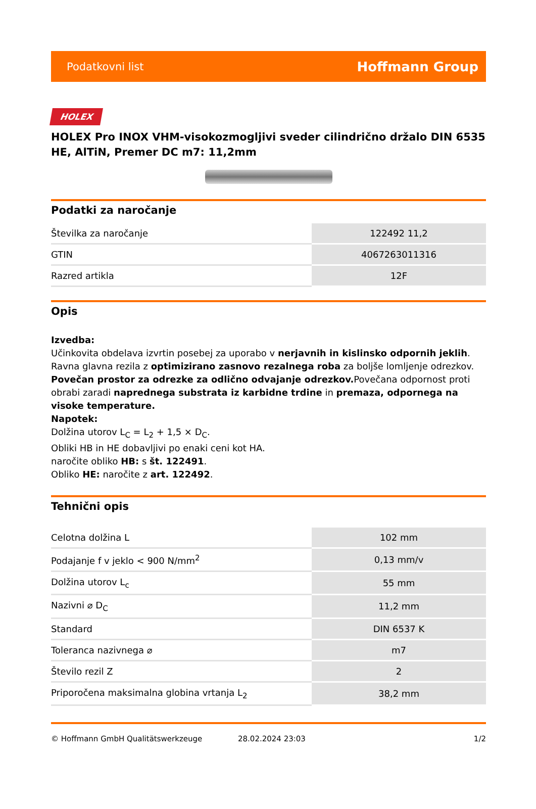Podatkovni list Hoffmann Group
HOLEX
HOLEX Pro INOX VHM-visokozmogljivi sveder cilindrično držalo DIN 6535 HE, AlTiN, Premer DC m7: 11,2mm
Podatki za naročanje
| Številka za naročanje | 122492 11,2 |
| GTIN | 4067263011316 |
| Razred artikla | 12F |
Opis
Izvedba:
Učinkovita obdelava izvrtin posebej za uporabo v nerjavnih in kislinsko odpornih jeklih. Ravna glavna rezila z optimizirano zasnovo rezalnega roba za boljše lomljenje odrezkov. Povečan prostor za odrezke za odlično odvajanje odrezkov. Povečana odpornost proti obrabi zaradi naprednega substrata iz karbidne trdine in premaza, odpornega na visoke temperature.
Napotek:
Dolžina utorov L<sub>C</sub> = L<sub>2</sub> + 1,5 × D<sub>C</sub>.
Obliki HB in HE dobavljivi po enaki ceni kot HA.
naročite obliko HB: s št. 122491.
Obliko HE: naročite z art. 122492.
Tehnični opis
| Celotna dolžina L | 102 mm |
| Podajanje f v jeklo < 900 N/mm<sup>2</sup> | 0,13 mm/v |
| Dolžina utorov L<sub>c</sub> | 55 mm |
| Nazivni ⌀ D<sub>C</sub> | 11,2 mm |
| Standard | DIN 6537 K |
| Toleranca nazivnega ⌀ | m7 |
| Število rezil Z | 2 |
| Priporočena maksimalna globina vrtanja L<sub>2</sub> | 38,2 mm |
© Hoffmann GmbH Qualitätswerkzeuge 28.02.2024 23:03 1/2